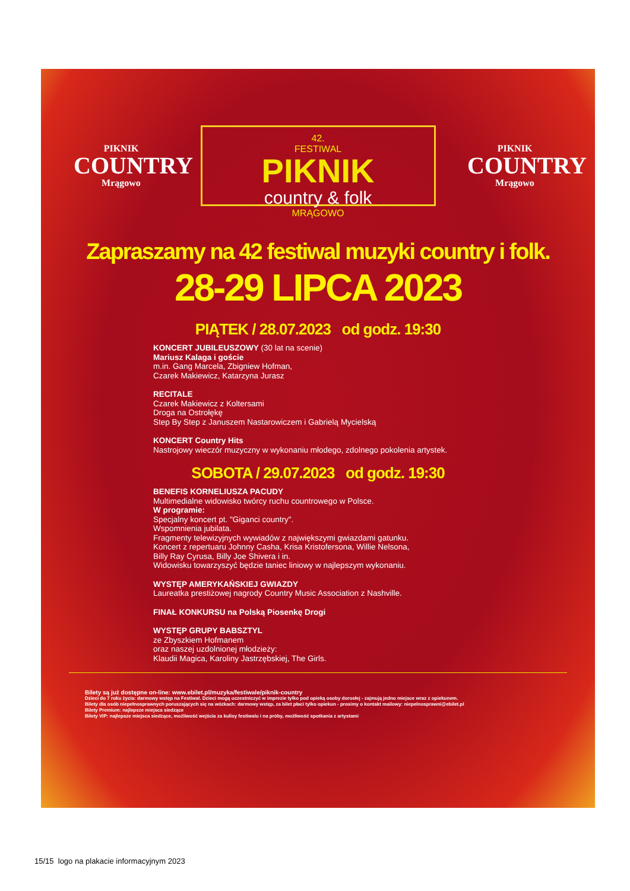PIKNIK
COUNTRY
Mrągowo
42.
FESTIWAL
PIKNIK
country & folk
MRĄGOWO
PIKNIK
COUNTRY
Mrągowo
Zapraszamy na 42 festiwal muzyki country i folk.
28-29 LIPCA 2023
PIĄTEK / 28.07.2023 od godz. 19:30
KONCERT JUBILEUSZOWY (30 lat na scenie)
Mariusz Kalaga i goście
m.in. Gang Marcela, Zbigniew Hofman,
Czarek Makiewicz, Katarzyna Jurasz
RECITALE
Czarek Makiewicz z Koltersami
Droga na Ostrołękę
Step By Step z Januszem Nastarowiczem i Gabrielą Mycielską
KONCERT Country Hits
Nastrojowy wieczór muzyczny w wykonaniu młodego, zdolnego pokolenia artystek.
SOBOTA / 29.07.2023 od godz. 19:30
BENEFIS KORNELIUSZA PACUDY
Multimedialne widowisko twórcy ruchu countrowego w Polsce.
W programie:
Specjalny koncert pt. "Giganci country".
Wspomnienia jubilata.
Fragmenty telewizyjnych wywiadów z największymi gwiazdami gatunku.
Koncert z repertuaru Johnny Casha, Krisa Kristofersona, Willie Nelsona,
Billy Ray Cyrusa, Billy Joe Shivera i in.
Widowisku towarzyszyć będzie taniec liniowy w najlepszym wykonaniu.
WYSTĘP AMERYKAŃSKIEJ GWIAZDY
Laureatka prestiżowej nagrody Country Music Association z Nashville.
FINAŁ KONKURSU na Polską Piosenkę Drogi
WYSTĘP GRUPY BABSZTYL
ze Zbyszkiem Hofmanem
oraz naszej uzdolnionej młodzieży:
Klaudii Magica, Karoliny Jastrzębskiej, The Girls.
Bilety są już dostępne on-line: www.ebilet.pl/muzyka/festiwale/piknik-country
Dzieci do 7 roku życia: darmowy wstęp na Festiwal. Dzieci mogą uczestniczyć w imprezie tylko pod opieką osoby dorosłej - zajmują jedno miejsce wraz z opiekunem.
Bilety dla osób niepełnosprawnych poruszających się na wózkach: darmowy wstęp, za bilet płaci tylko opiekun - prosimy o kontakt mailowy: niepelnosprawni@ebilet.pl
Bilety Premium: najlepsze miejsca siedzące
Bilety VIP: najlepsze miejsca siedzące, możliwość wejścia za kulisy festiwalu i na próby, możliwość spotkania z artystami
15/15 logo na plakacie informacyjnym 2023